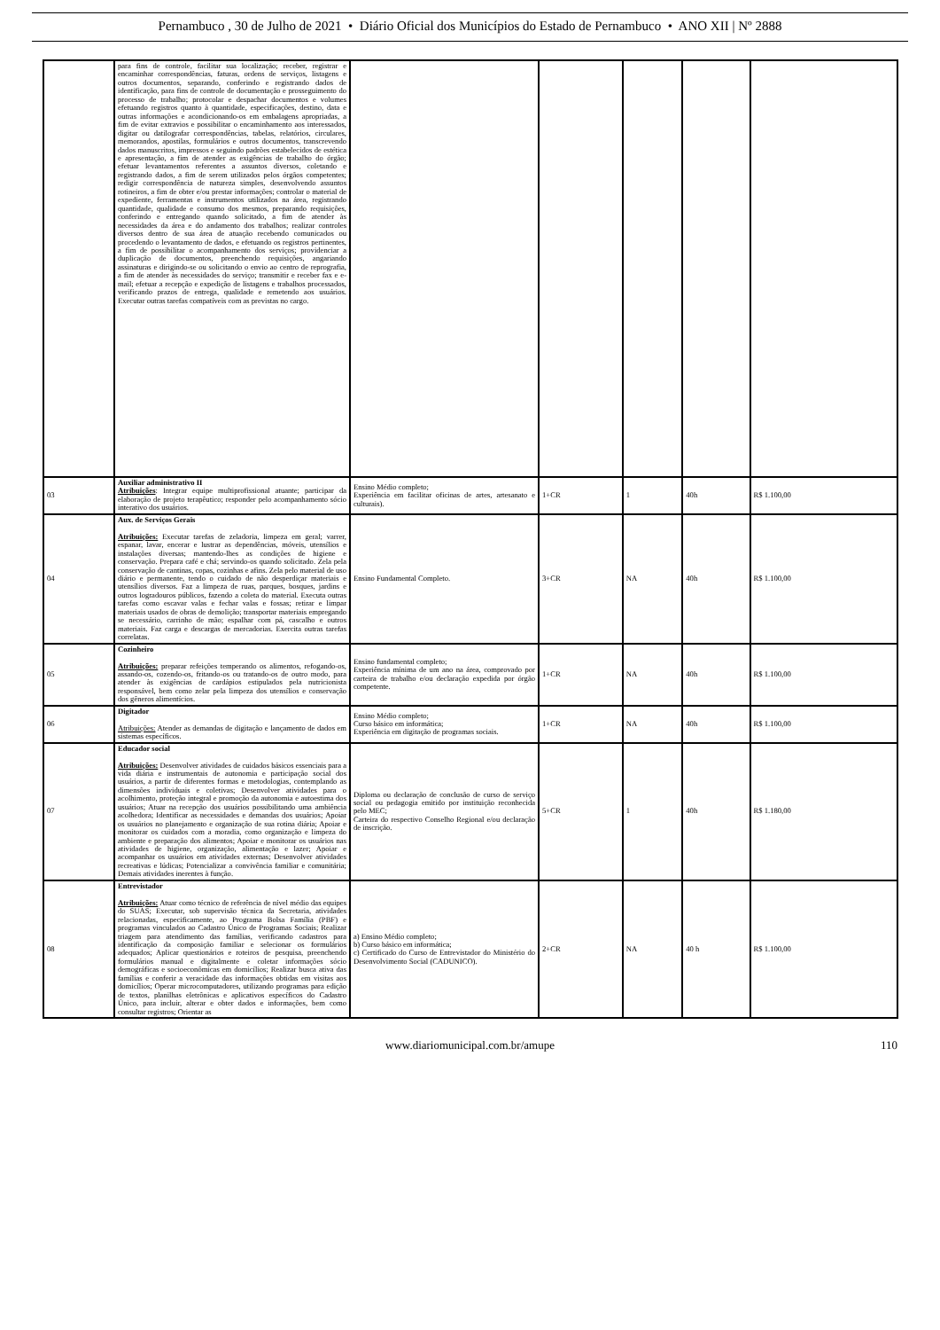Pernambuco , 30 de Julho de 2021 • Diário Oficial dos Municípios do Estado de Pernambuco • ANO XII | Nº 2888
| | para fins de controle, facilitar sua localização; receber, registrar e encaminhar correspondências, faturas, ordens de serviços, listagens e outros documentos, separando, conferindo e registrando dados de identificação, para fins de controle de documentação e prosseguimento do processo de trabalho; protocolar e despachar documentos e volumes efetuando registros quanto à quantidade, especificações, destino, data e outras informações e acondicionando-os em embalagens apropriadas, a fim de evitar extravios e possibilitar o encaminhamento aos interessados, digitar ou datilografar correspondências, tabelas, relatórios, circulares, memorandos, apostilas, formulários e outros documentos, transcrevendo dados manuscritos, impressos e seguindo padrões estabelecidos de estética e apresentação, a fim de atender as exigências de trabalho do órgão; efetuar levantamentos referentes a assuntos diversos, coletando e registrando dados, a fim de serem utilizados pelos órgãos competentes; redigir correspondência de natureza simples, desenvolvendo assuntos rotineiros, a fim de obter e/ou prestar informações; controlar o material de expediente, ferramentas e instrumentos utilizados na área, registrando quantidade, qualidade e consumo dos mesmos, preparando requisições, conferindo e entregando quando solicitado, a fim de atender às necessidades da área e do andamento dos trabalhos; realizar controles diversos dentro de sua área de atuação recebendo comunicados ou procedendo o levantamento de dados, e efetuando os registros pertinentes, a fim de possibilitar o acompanhamento dos serviços; providenciar a duplicação de documentos, preenchendo requisições, angariando assinaturas e dirigindo-se ou solicitando o envio ao centro de reprografia, a fim de atender às necessidades do serviço; transmitir e receber fax e e-mail; efetuar a recepção e expedição de listagens e trabalhos processados, verificando prazos de entrega, qualidade e remetendo aos usuários. Executar outras tarefas compatíveis com as previstas no cargo. | | | | | |
| 03 | Auxiliar administrativo II Atribuições : Integrar equipe multiprofissional atuante; participar da elaboração de projeto terapêutico; responder pelo acompanhamento sócio interativo dos usuários. | Ensino Médio completo; Experiência em facilitar oficinas de artes, artesanato e culturais). | 1+CR | 1 | 40h | R$ 1.100,00 |
| 04 | Aux. de Serviços Gerais Atribuições: Executar tarefas de zeladoria, limpeza em geral; varrer, espanar, lavar, encerar e lustrar as dependências, móveis, utensílios e instalações diversas; mantendo-lhes as condições de higiene e conservação. Prepara café e chá; servindo-os quando solicitado. Zela pela conservação de cantinas, copas, cozinhas e afins. Zela pelo material de uso diário e permanente, tendo o cuidado de não desperdiçar materiais e utensílios diversos. Faz a limpeza de ruas, parques, bosques, jardins e outros logradouros públicos, fazendo a coleta do material. Executa outras tarefas como escavar valas e fechar valas e fossas; retirar e limpar materiais usados de obras de demolição; transportar materiais empregando se necessário, carrinho de mão; espalhar com pá, cascalho e outros materiais. Faz carga e descargas de mercadorias. Exercita outras tarefas correlatas. | Ensino Fundamental Completo. | 3+CR | NA | 40h | R$ 1.100,00 |
| 05 | Cozinheiro Atribuições: preparar refeições temperando os alimentos, refogando-os, assando-os, cozendo-os, fritando-os ou tratando-os de outro modo, para atender às exigências de cardápios estipulados pela nutricionista responsável, bem como zelar pela limpeza dos utensílios e conservação dos gêneros alimentícios. | Ensino fundamental completo; Experiência mínima de um ano na área, comprovado por carteira de trabalho e/ou declaração expedida por órgão competente. | 1+CR | NA | 40h | R$ 1.100,00 |
| 06 | Digitador Atribuições: Atender as demandas de digitação e lançamento de dados em sistemas específicos. | Ensino Médio completo; Curso básico em informática; Experiência em digitação de programas sociais. | 1+CR | NA | 40h | R$ 1.100,00 |
| 07 | Educador social Atribuições: Desenvolver atividades de cuidados básicos essenciais para a vida diária e instrumentais de autonomia e participação social dos usuários, a partir de diferentes formas e metodologias, contemplando as dimensões individuais e coletivas; Desenvolver atividades para o acolhimento, proteção integral e promoção da autonomia e autoestima dos usuários; Atuar na recepção dos usuários possibilitando uma ambiência acolhedora; Identificar as necessidades e demandas dos usuários; Apoiar os usuários no planejamento e organização de sua rotina diária; Apoiar e monitorar os cuidados com a moradia, como organização e limpeza do ambiente e preparação dos alimentos; Apoiar e monitorar os usuários nas atividades de higiene, organização, alimentação e lazer; Apoiar e acompanhar os usuários em atividades externas; Desenvolver atividades recreativas e lúdicas; Potencializar a convivência familiar e comunitária; Demais atividades inerentes à função. | Diploma ou declaração de conclusão de curso de serviço social ou pedagogia emitido por instituição reconhecida pelo MEC; Carteira do respectivo Conselho Regional e/ou declaração de inscrição. | 5+CR | 1 | 40h | R$ 1.180,00 |
| 08 | Entrevistador Atribuições: Atuar como técnico de referência de nível médio das equipes do SUAS; Executar, sob supervisão técnica da Secretaria, atividades relacionadas, especificamente, ao Programa Bolsa Família (PBF) e programas vinculados ao Cadastro Único de Programas Sociais; Realizar triagem para atendimento das famílias, verificando cadastros para identificação da composição familiar e selecionar os formulários adequados; Aplicar questionários e roteiros de pesquisa, preenchendo formulários manual e digitalmente e coletar informações sócio demográficas e socioeconômicas em domicílios; Realizar busca ativa das famílias e conferir a veracidade das informações obtidas em visitas aos domicílios; Operar microcomputadores, utilizando programas para edição de textos, planilhas eletrônicas e aplicativos específicos do Cadastro Único, para incluir, alterar e obter dados e informações, bem como consultar registros; Orientar as | a) Ensino Médio completo; b) Curso básico em informática; c) Certificado do Curso de Entrevistador do Ministério do Desenvolvimento Social (CADUNICO). | 2+CR | NA | 40 h | R$ 1.100,00 |
www.diariomunicipal.com.br/amupe 110